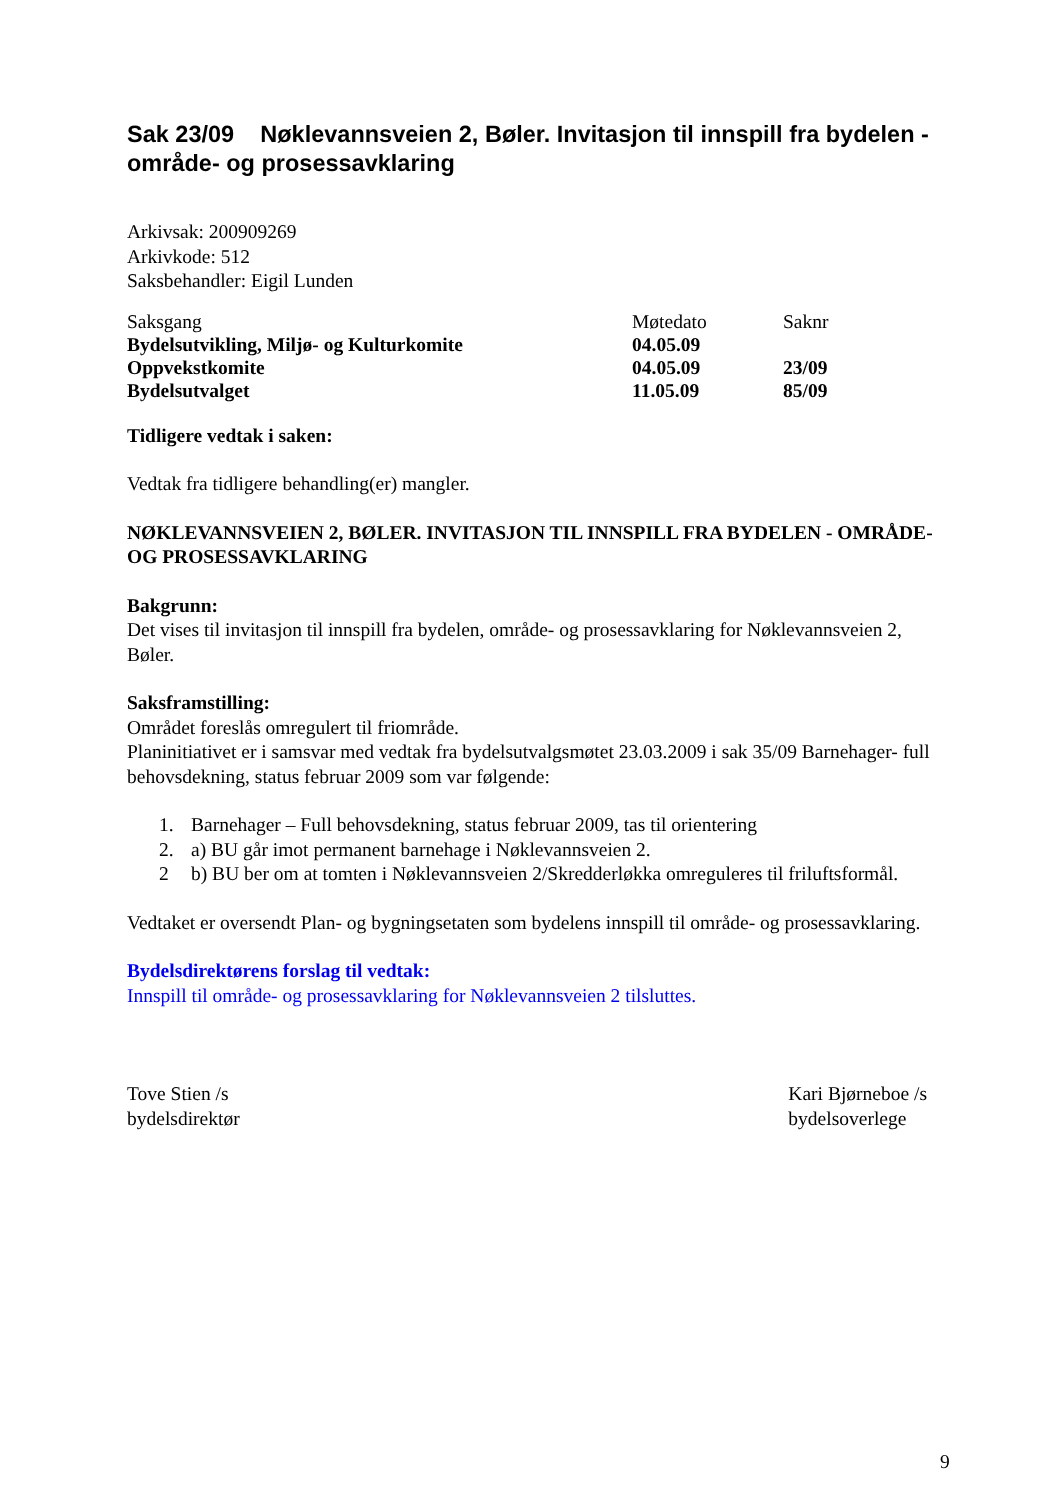Sak 23/09 Nøklevannsveien 2, Bøler. Invitasjon til innspill fra bydelen - område- og prosessavklaring
Arkivsak: 200909269
Arkivkode: 512
Saksbehandler: Eigil Lunden
| Saksgang | Møtedato | Saknr |
| Bydelsutvikling, Miljø- og Kulturkomite | 04.05.09 | |
| Oppvekstkomite | 04.05.09 | 23/09 |
| Bydelsutvalget | 11.05.09 | 85/09 |
Tidligere vedtak i saken:
Vedtak fra tidligere behandling(er) mangler.
NØKLEVANNSVEIEN 2, BØLER. INVITASJON TIL INNSPILL FRA BYDELEN - OMRÅDE- OG PROSESSAVKLARING
Bakgrunn:
Det vises til invitasjon til innspill fra bydelen, område- og prosessavklaring for Nøklevannsveien 2, Bøler.
Saksframstilling:
Området foreslås omregulert til friområde.
Planinitiativet er i samsvar med vedtak fra bydelsutvalgsmøtet 23.03.2009 i sak 35/09 Barnehager- full behovsdekning, status februar 2009 som var følgende:
1. Barnehager – Full behovsdekning, status februar 2009, tas til orientering
2. a) BU går imot permanent barnehage i Nøklevannsveien 2.
2 b) BU ber om at tomten i Nøklevannsveien 2/Skredderløkka omreguleres til friluftsformål.
Vedtaket er oversendt Plan- og bygningsetaten som bydelens innspill til område- og prosessavklaring.
Bydelsdirektørens forslag til vedtak:
Innspill til område- og prosessavklaring for Nøklevannsveien 2 tilsluttes.
Tove Stien /s
bydelsdirektør
Kari Bjørneboe /s
bydelsoverlege
9